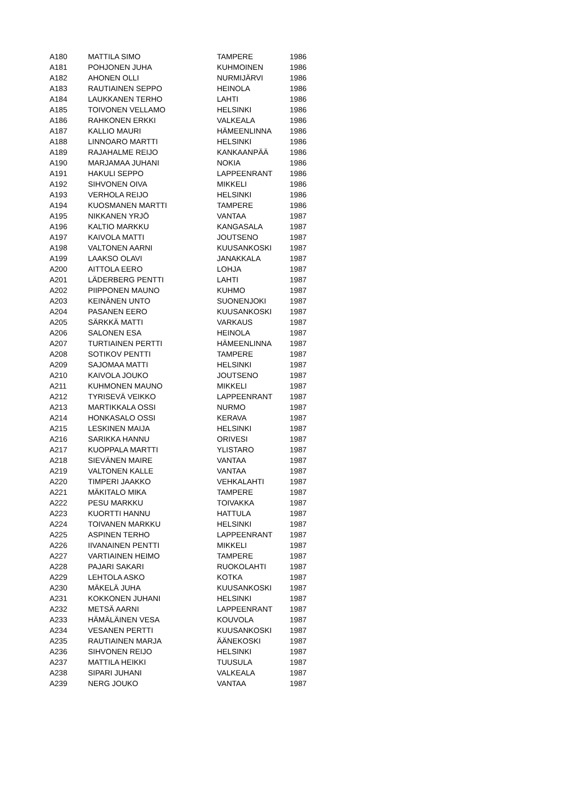| A180 | MATTILA SIMO | TAMPERE | 1986 |
| A181 | POHJONEN JUHA | KUHMOINEN | 1986 |
| A182 | AHONEN OLLI | NURMIJÄRVI | 1986 |
| A183 | RAUTIAINEN SEPPO | HEINOLA | 1986 |
| A184 | LAUKKANEN TERHO | LAHTI | 1986 |
| A185 | TOIVONEN VELLAMO | HELSINKI | 1986 |
| A186 | RAHKONEN ERKKI | VALKEALA | 1986 |
| A187 | KALLIO MAURI | HÄMEENLINNA | 1986 |
| A188 | LINNOARO MARTTI | HELSINKI | 1986 |
| A189 | RAJAHALME REIJO | KANKAANPÄÄ | 1986 |
| A190 | MARJAMAA JUHANI | NOKIA | 1986 |
| A191 | HAKULI SEPPO | LAPPEENRANT | 1986 |
| A192 | SIHVONEN OIVA | MIKKELI | 1986 |
| A193 | VERHOLA REIJO | HELSINKI | 1986 |
| A194 | KUOSMANEN MARTTI | TAMPERE | 1986 |
| A195 | NIKKANEN YRJÖ | VANTAA | 1987 |
| A196 | KALTIO MARKKU | KANGASALA | 1987 |
| A197 | KAIVOLA MATTI | JOUTSENO | 1987 |
| A198 | VALTONEN AARNI | KUUSANKOSKI | 1987 |
| A199 | LAAKSO OLAVI | JANAKKALA | 1987 |
| A200 | AITTOLA EERO | LOHJA | 1987 |
| A201 | LÄDERBERG PENTTI | LAHTI | 1987 |
| A202 | PIIPPONEN MAUNO | KUHMO | 1987 |
| A203 | KEINÄNEN UNTO | SUONENJOKI | 1987 |
| A204 | PASANEN EERO | KUUSANKOSKI | 1987 |
| A205 | SÄRKKÄ MATTI | VARKAUS | 1987 |
| A206 | SALONEN ESA | HEINOLA | 1987 |
| A207 | TURTIAINEN PERTTI | HÄMEENLINNA | 1987 |
| A208 | SOTIKOV PENTTI | TAMPERE | 1987 |
| A209 | SAJOMAA MATTI | HELSINKI | 1987 |
| A210 | KAIVOLA JOUKO | JOUTSENO | 1987 |
| A211 | KUHMONEN MAUNO | MIKKELI | 1987 |
| A212 | TYRISEVÄ VEIKKO | LAPPEENRANT | 1987 |
| A213 | MARTIKKALA OSSI | NURMO | 1987 |
| A214 | HONKASALO OSSI | KERAVA | 1987 |
| A215 | LESKINEN MAIJA | HELSINKI | 1987 |
| A216 | SARIKKA HANNU | ORIVESI | 1987 |
| A217 | KUOPPALA MARTTI | YLISTARO | 1987 |
| A218 | SIEVÄNEN MAIRE | VANTAA | 1987 |
| A219 | VALTONEN KALLE | VANTAA | 1987 |
| A220 | TIMPERI JAAKKO | VEHKALAHTI | 1987 |
| A221 | MÄKITALO MIKA | TAMPERE | 1987 |
| A222 | PESU MARKKU | TOIVAKKA | 1987 |
| A223 | KUORTTI HANNU | HATTULA | 1987 |
| A224 | TOIVANEN MARKKU | HELSINKI | 1987 |
| A225 | ASPINEN TERHO | LAPPEENRANT | 1987 |
| A226 | IIVANAINEN PENTTI | MIKKELI | 1987 |
| A227 | VARTIAINEN HEIMO | TAMPERE | 1987 |
| A228 | PAJARI SAKARI | RUOKOLAHTI | 1987 |
| A229 | LEHTOLA ASKO | KOTKA | 1987 |
| A230 | MÄKELÄ JUHA | KUUSANKOSKI | 1987 |
| A231 | KOKKONEN JUHANI | HELSINKI | 1987 |
| A232 | METSÄ AARNI | LAPPEENRANT | 1987 |
| A233 | HÄMÄLÄINEN VESA | KOUVOLA | 1987 |
| A234 | VESANEN PERTTI | KUUSANKOSKI | 1987 |
| A235 | RAUTIAINEN MARJA | ÄÄNEKOSKI | 1987 |
| A236 | SIHVONEN REIJO | HELSINKI | 1987 |
| A237 | MATTILA HEIKKI | TUUSULA | 1987 |
| A238 | SIPARI JUHANI | VALKEALA | 1987 |
| A239 | NERG JOUKO | VANTAA | 1987 |